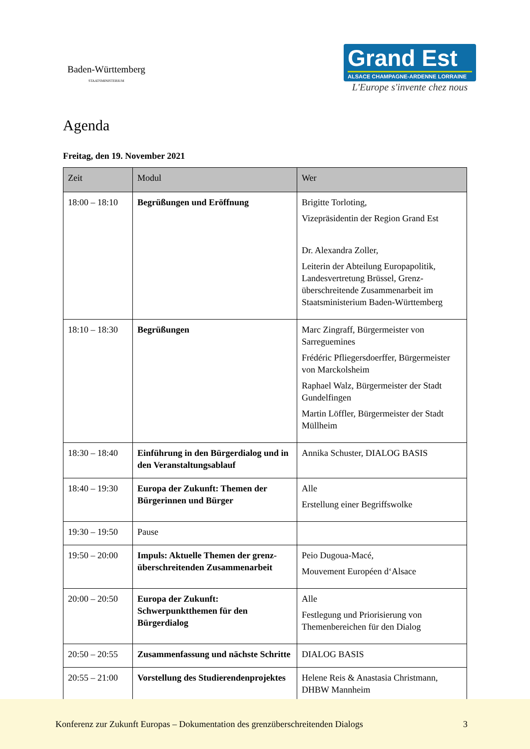Baden-Württemberg
STAATSMINISTERIUM
Grand Est
ALSACE CHAMPAGNE-ARDENNE LORRAINE
L'Europe s'invente chez nous
Agenda
Freitag, den 19. November 2021
| Zeit | Modul | Wer |
| --- | --- | --- |
| 18:00 – 18:10 | Begrüßungen und Eröffnung | Brigitte Torloting, Vizepräsidentin der Region Grand Est Dr. Alexandra Zoller, Leiterin der Abteilung Europapolitik, Landesvertretung Brüssel, Grenz-überschreitende Zusammenarbeit im Staatsministerium Baden-Württemberg |
| 18:10 – 18:30 | Begrüßungen | Marc Zingraff, Bürgermeister von Sarreguemines Frédéric Pfliegersdoerffer, Bürgermeister von Marckolsheim Raphael Walz, Bürgermeister der Stadt Gundelfingen Martin Löffler, Bürgermeister der Stadt Müllheim |
| 18:30 – 18:40 | Einführung in den Bürgerdialog und in den Veranstaltungsablauf | Annika Schuster, DIALOG BASIS |
| 18:40 – 19:30 | Europa der Zukunft: Themen der Bürgerinnen und Bürger | Alle Erstellung einer Begriffswolke |
| 19:30 – 19:50 | Pause | |
| 19:50 – 20:00 | Impuls: Aktuelle Themen der grenz-überschreitenden Zusammenarbeit | Peio Dugoua-Macé, Mouvement Européen d‘Alsace |
| 20:00 – 20:50 | Europa der Zukunft: Schwerpunktthemen für den Bürgerdialog | Alle Festlegung und Priorisierung von Themenbereichen für den Dialog |
| 20:50 – 20:55 | Zusammenfassung und nächste Schritte | DIALOG BASIS |
| 20:55 – 21:00 | Vorstellung des Studierendenprojektes | Helene Reis & Anastasia Christmann, DHBW Mannheim |
Konferenz zur Zukunft Europas – Dokumentation des grenzüberschreitenden Dialogs 3